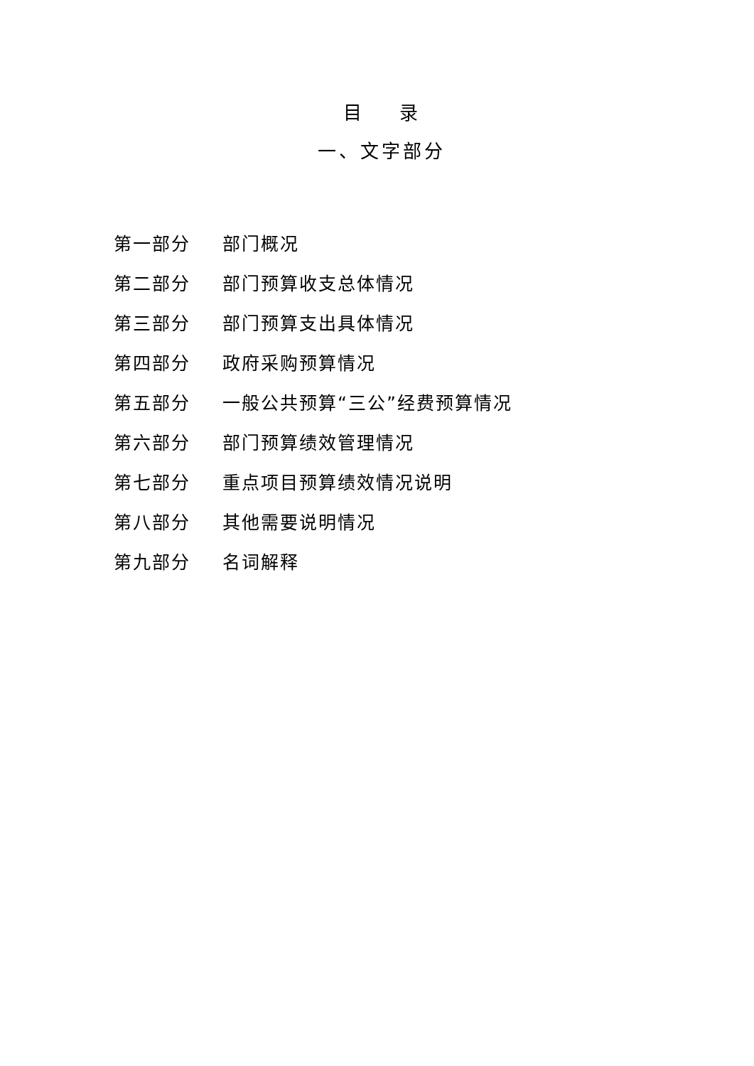目 录
一、文字部分
第一部分 部门概况
第二部分 部门预算收支总体情况
第三部分 部门预算支出具体情况
第四部分 政府采购预算情况
第五部分 一般公共预算“三公”经费预算情况
第六部分 部门预算绩效管理情况
第七部分 重点项目预算绩效情况说明
第八部分 其他需要说明情况
第九部分 名词解释